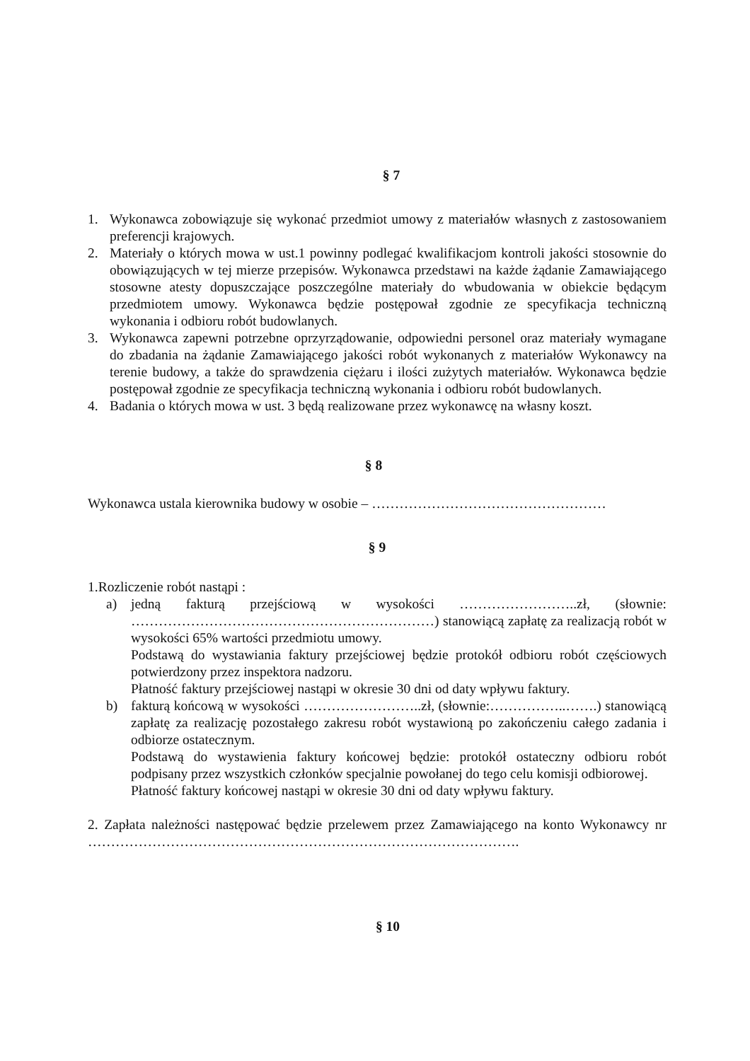§ 7
1. Wykonawca zobowiązuje się wykonać przedmiot umowy z materiałów własnych z zastosowaniem preferencji krajowych.
2. Materiały o których mowa w ust.1 powinny podlegać kwalifikacjom kontroli jakości stosownie do obowiązujących w tej mierze przepisów. Wykonawca przedstawi na każde żądanie Zamawiającego stosowne atesty dopuszczające poszczególne materiały do wbudowania w obiekcie będącym przedmiotem umowy. Wykonawca będzie postępował zgodnie ze specyfikacja techniczną wykonania i odbioru robót budowlanych.
3. Wykonawca zapewni potrzebne oprzyrządowanie, odpowiedni personel oraz materiały wymagane do zbadania na żądanie Zamawiającego jakości robót wykonanych z materiałów Wykonawcy na terenie budowy, a także do sprawdzenia ciężaru i ilości zużytych materiałów. Wykonawca będzie postępował zgodnie ze specyfikacja techniczną wykonania i odbioru robót budowlanych.
4. Badania o których mowa w ust. 3 będą realizowane przez wykonawcę na własny koszt.
§ 8
Wykonawca ustala kierownika budowy w osobie – ……………………………………………
§ 9
1.Rozliczenie robót nastąpi :
a) jedną fakturą przejściową w wysokości ……………………..zł, (słownie: …………………………………………………………) stanowiącą zapłatę za realizacją robót w wysokości 65% wartości przedmiotu umowy.
Podstawą do wystawiania faktury przejściowej będzie protokół odbioru robót częściowych potwierdzony przez inspektora nadzoru.
Płatność faktury przejściowej nastąpi w okresie 30 dni od daty wpływu faktury.
b) fakturą końcową w wysokości ……………………..zł, (słownie:……………..…….) stanowiącą zapłatę za realizację pozostałego zakresu robót wystawioną po zakończeniu całego zadania i odbiorze ostatecznym.
Podstawą do wystawienia faktury końcowej będzie: protokół ostateczny odbioru robót podpisany przez wszystkich członków specjalnie powołanej do tego celu komisji odbiorowej.
Płatność faktury końcowej nastąpi w okresie 30 dni od daty wpływu faktury.
2. Zapłata należności następować będzie przelewem przez Zamawiającego na konto Wykonawcy nr ………………………………………………………………………………….
§ 10